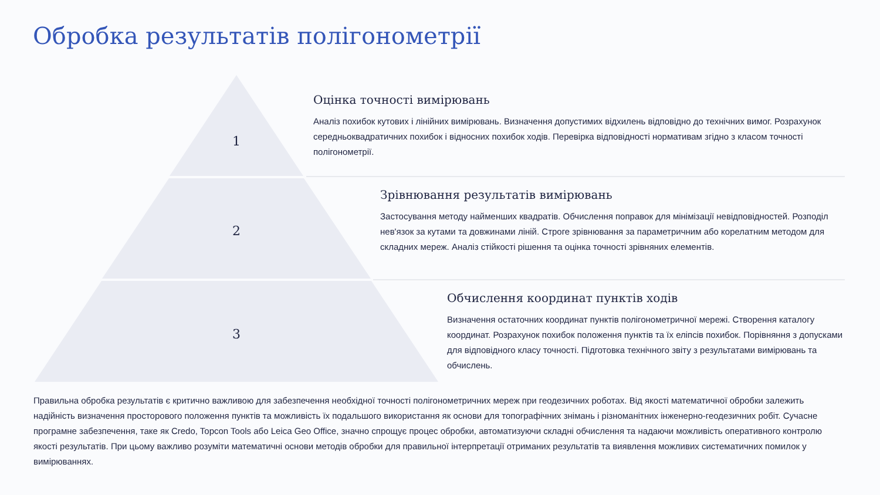Обробка результатів полігонометрії
1
2
3
Оцінка точності вимірювань
Аналіз похибок кутових і лінійних вимірювань. Визначення допустимих відхилень відповідно до технічних вимог. Розрахунок середньоквадратичних похибок і відносних похибок ходів. Перевірка відповідності нормативам згідно з класом точності полігонометрії.
Зрівнювання результатів вимірювань
Застосування методу найменших квадратів. Обчислення поправок для мінімізації невідповідностей. Розподіл нев'язок за кутами та довжинами ліній. Строге зрівнювання за параметричним або корелатним методом для складних мереж. Аналіз стійкості рішення та оцінка точності зрівняних елементів.
Обчислення координат пунктів ходів
Визначення остаточних координат пунктів полігонометричної мережі. Створення каталогу координат. Розрахунок похибок положення пунктів та їх еліпсів похибок. Порівняння з допусками для відповідного класу точності. Підготовка технічного звіту з результатами вимірювань та обчислень.
Правильна обробка результатів є критично важливою для забезпечення необхідної точності полігонометричних мереж при геодезичних роботах. Від якості математичної обробки залежить надійність визначення просторового положення пунктів та можливість їх подальшого використання як основи для топографічних знімань і різноманітних інженерно-геодезичних робіт. Сучасне програмне забезпечення, таке як Credo, Topcon Tools або Leica Geo Office, значно спрощує процес обробки, автоматизуючи складні обчислення та надаючи можливість оперативного контролю якості результатів. При цьому важливо розуміти математичні основи методів обробки для правильної інтерпретації отриманих результатів та виявлення можливих систематичних помилок у вимірюваннях.